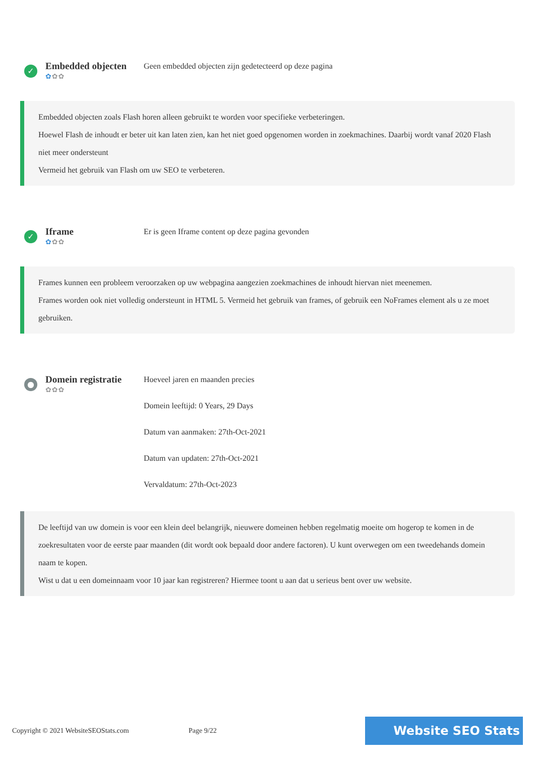✓
Embedded objecten
✿✿✿
Geen embedded objecten zijn gedetecteerd op deze pagina
Embedded objecten zoals Flash horen alleen gebruikt te worden voor specifieke verbeteringen.
Hoewel Flash de inhoudt er beter uit kan laten zien, kan het niet goed opgenomen worden in zoekmachines. Daarbij wordt vanaf 2020 Flash niet meer ondersteunt
Vermeid het gebruik van Flash om uw SEO te verbeteren.
✓
Iframe
✿✿✿
Er is geen Iframe content op deze pagina gevonden
Frames kunnen een probleem veroorzaken op uw webpagina aangezien zoekmachines de inhoudt hiervan niet meenemen.
Frames worden ook niet volledig ondersteunt in HTML 5. Vermeid het gebruik van frames, of gebruik een NoFrames element als u ze moet gebruiken.
●
Domein registratie
✿✿✿
Hoeveel jaren en maanden precies
Domein leeftijd: 0 Years, 29 Days
Datum van aanmaken: 27th-Oct-2021
Datum van updaten: 27th-Oct-2021
Vervaldatum: 27th-Oct-2023
De leeftijd van uw domein is voor een klein deel belangrijk, nieuwere domeinen hebben regelmatig moeite om hogerop te komen in de zoekresultaten voor de eerste paar maanden (dit wordt ook bepaald door andere factoren). U kunt overwegen om een tweedehands domein naam te kopen.
Wist u dat u een domeinnaam voor 10 jaar kan registreren? Hiermee toont u aan dat u serieus bent over uw website.
Copyright © 2021 WebsiteSEOStats.com
Page 9/22
Website SEO Stats